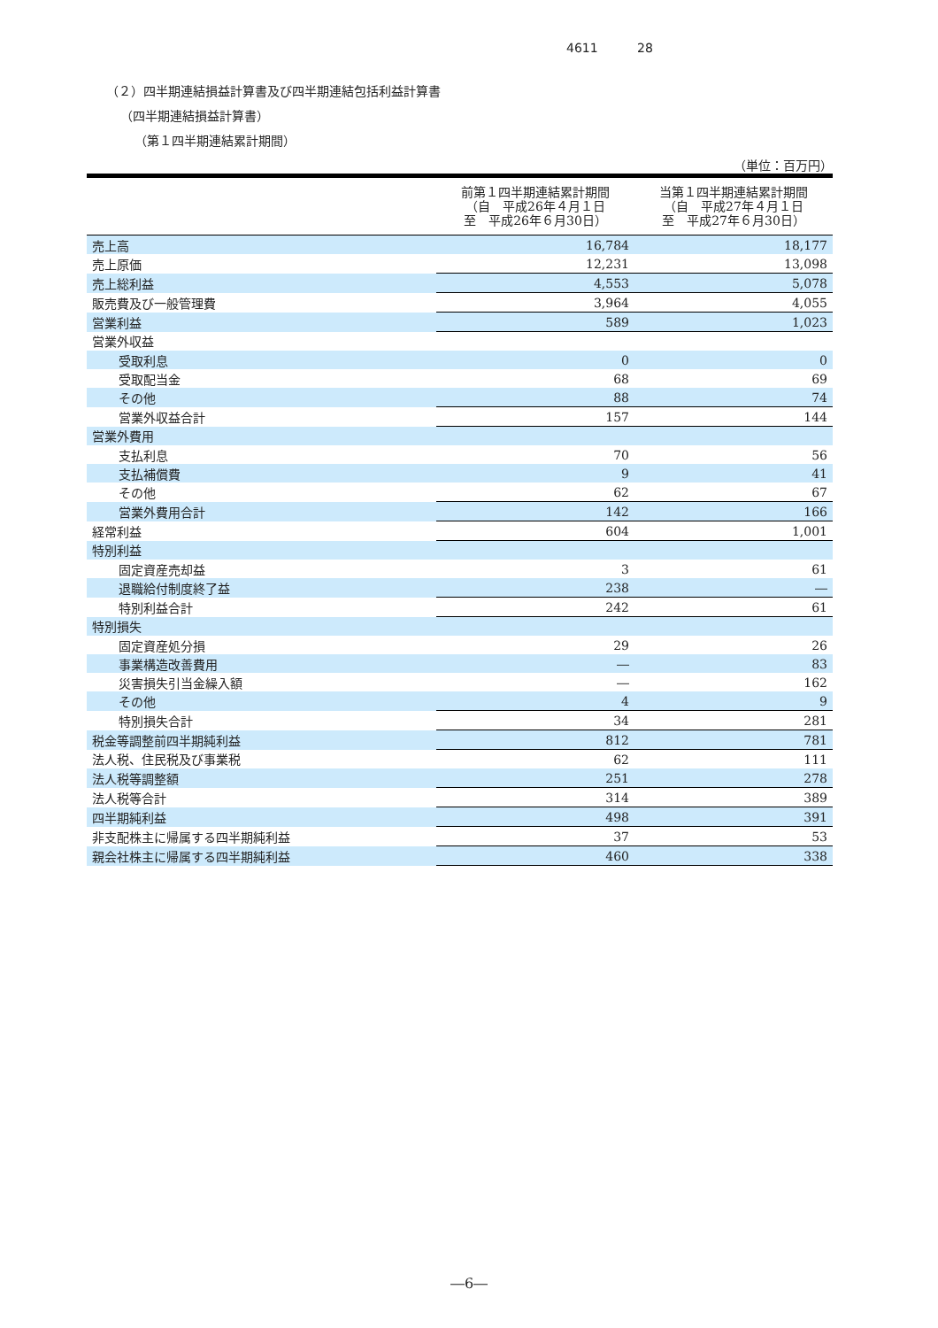4611 28
（２）四半期連結損益計算書及び四半期連結包括利益計算書
（四半期連結損益計算書）
（第１四半期連結累計期間）
（単位：百万円）
| | 前第１四半期連結累計期間 （自 平成26年４月１日 至 平成26年６月30日） | 当第１四半期連結累計期間 （自 平成27年４月１日 至 平成27年６月30日） |
| --- | --- | --- |
| 売上高 | 16,784 | 18,177 |
| 売上原価 | 12,231 | 13,098 |
| 売上総利益 | 4,553 | 5,078 |
| 販売費及び一般管理費 | 3,964 | 4,055 |
| 営業利益 | 589 | 1,023 |
| 営業外収益 | | |
| 受取利息 | 0 | 0 |
| 受取配当金 | 68 | 69 |
| その他 | 88 | 74 |
| 営業外収益合計 | 157 | 144 |
| 営業外費用 | | |
| 支払利息 | 70 | 56 |
| 支払補償費 | 9 | 41 |
| その他 | 62 | 67 |
| 営業外費用合計 | 142 | 166 |
| 経常利益 | 604 | 1,001 |
| 特別利益 | | |
| 固定資産売却益 | 3 | 61 |
| 退職給付制度終了益 | 238 | ― |
| 特別利益合計 | 242 | 61 |
| 特別損失 | | |
| 固定資産処分損 | 29 | 26 |
| 事業構造改善費用 | ― | 83 |
| 災害損失引当金繰入額 | ― | 162 |
| その他 | 4 | 9 |
| 特別損失合計 | 34 | 281 |
| 税金等調整前四半期純利益 | 812 | 781 |
| 法人税、住民税及び事業税 | 62 | 111 |
| 法人税等調整額 | 251 | 278 |
| 法人税等合計 | 314 | 389 |
| 四半期純利益 | 498 | 391 |
| 非支配株主に帰属する四半期純利益 | 37 | 53 |
| 親会社株主に帰属する四半期純利益 | 460 | 338 |
―6―